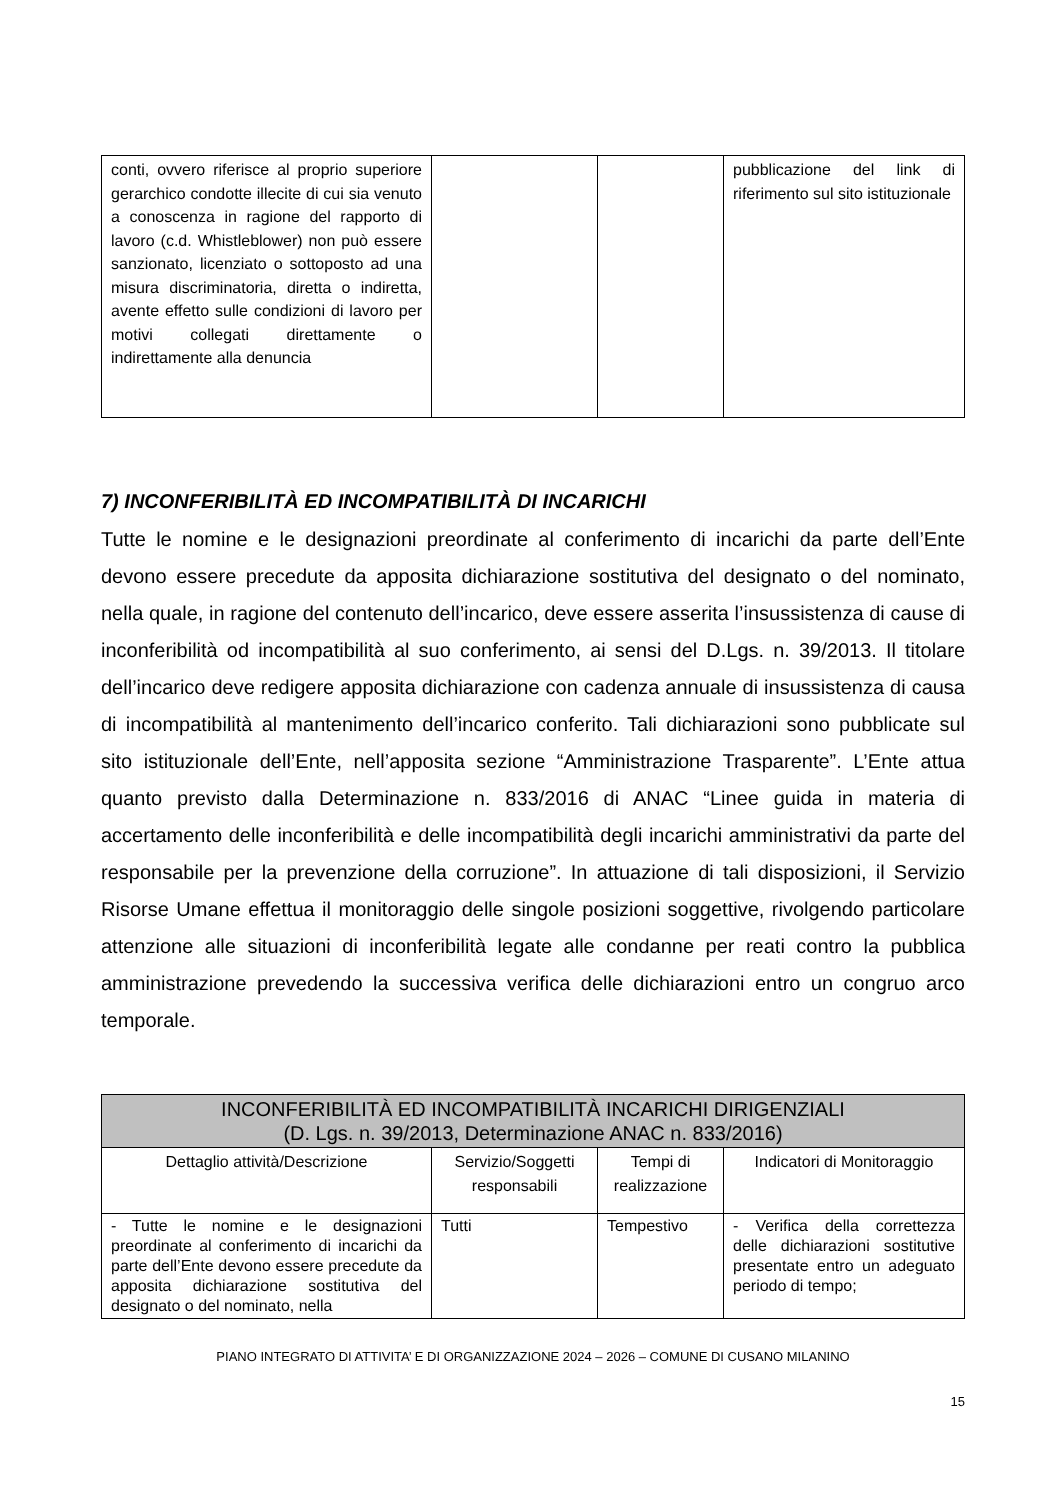| conti, ovvero riferisce al proprio superiore gerarchico condotte illecite di cui sia venuto a conoscenza in ragione del rapporto di lavoro (c.d. Whistleblower) non può essere sanzionato, licenziato o sottoposto ad una misura discriminatoria, diretta o indiretta, avente effetto sulle condizioni di lavoro per motivi collegati direttamente o indirettamente alla denuncia | | | pubblicazione del link di riferimento sul sito istituzionale |
7) INCONFERIBILITÀ ED INCOMPATIBILITÀ DI INCARICHI
Tutte le nomine e le designazioni preordinate al conferimento di incarichi da parte dell’Ente devono essere precedute da apposita dichiarazione sostitutiva del designato o del nominato, nella quale, in ragione del contenuto dell’incarico, deve essere asserita l’insussistenza di cause di inconferibilità od incompatibilità al suo conferimento, ai sensi del D.Lgs. n. 39/2013. Il titolare dell’incarico deve redigere apposita dichiarazione con cadenza annuale di insussistenza di causa di incompatibilità al mantenimento dell’incarico conferito. Tali dichiarazioni sono pubblicate sul sito istituzionale dell’Ente, nell’apposita sezione “Amministrazione Trasparente”. L’Ente attua quanto previsto dalla Determinazione n. 833/2016 di ANAC “Linee guida in materia di accertamento delle inconferibilità e delle incompatibilità degli incarichi amministrativi da parte del responsabile per la prevenzione della corruzione”. In attuazione di tali disposizioni, il Servizio Risorse Umane effettua il monitoraggio delle singole posizioni soggettive, rivolgendo particolare attenzione alle situazioni di inconferibilità legate alle condanne per reati contro la pubblica amministrazione prevedendo la successiva verifica delle dichiarazioni entro un congruo arco temporale.
| INCONFERIBILITÀ ED INCOMPATIBILITÀ INCARICHI DIRIGENZIALI (D. Lgs. n. 39/2013, Determinazione ANAC n. 833/2016) | | | |
| --- | --- | --- | --- |
| Dettaglio attività/Descrizione | Servizio/Soggetti responsabili | Tempi di realizzazione | Indicatori di Monitoraggio |
| - Tutte le nomine e le designazioni preordinate al conferimento di incarichi da parte dell’Ente devono essere precedute da apposita dichiarazione sostitutiva del designato o del nominato, nella | Tutti | Tempestivo | - Verifica della correttezza delle dichiarazioni sostitutive presentate entro un adeguato periodo di tempo; |
PIANO INTEGRATO DI ATTIVITA’ E DI ORGANIZZAZIONE 2024 – 2026 – COMUNE DI CUSANO MILANINO
15